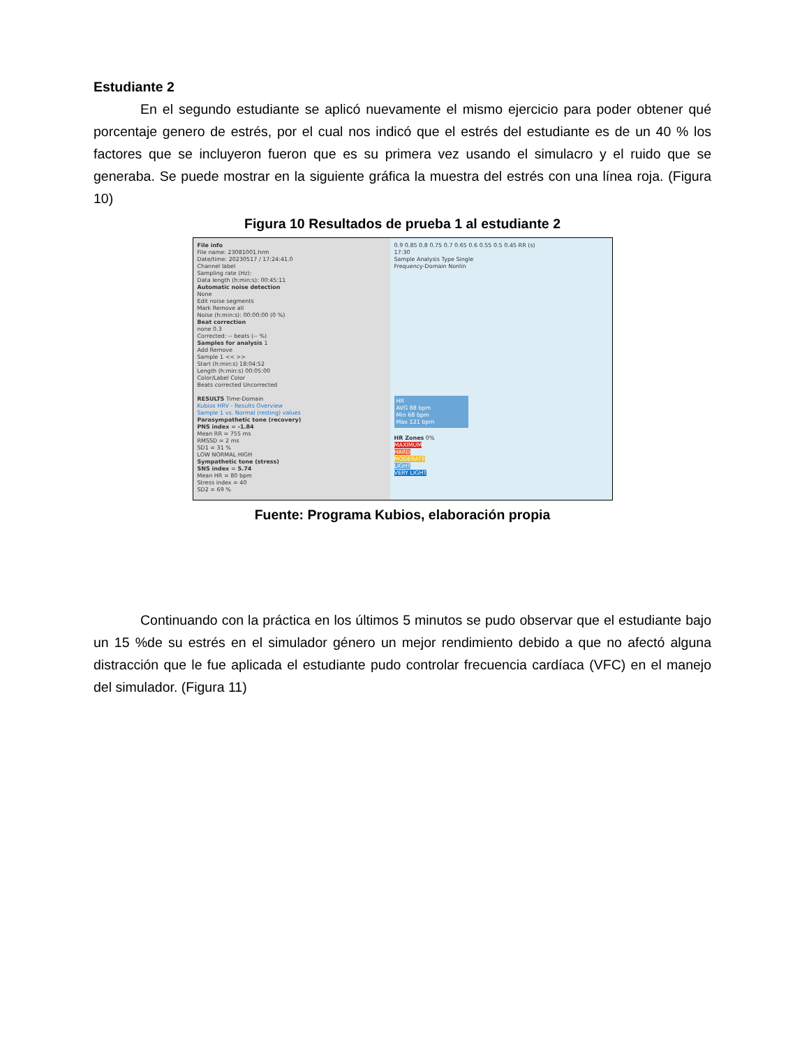Estudiante 2
En el segundo estudiante se aplicó nuevamente el mismo ejercicio para poder obtener qué porcentaje genero de estrés, por el cual nos indicó que el estrés del estudiante es de un 40 % los factores que se incluyeron fueron que es su primera vez usando el simulacro y el ruido que se generaba. Se puede mostrar en la siguiente gráfica la muestra del estrés con una línea roja. (Figura 10)
Figura 10 Resultados de prueba 1 al estudiante 2
File info
File name: 23081001.hrm
Date/time: 20230517 / 17:24:41.0
Channel label
Sampling rate (Hz):
Data length (h:min:s): 00:45:11
Automatic noise detection
None
Edit noise segments
Mark Remove all
Noise (h:min:s): 00:00:00 (0 %)
Beat correction
none 0.3
Corrected: -- beats (-- %)
Samples for analysis 1
Add Remove
Sample 1 << >>
Start (h:min:s) 18:04:52
Length (h:min:s) 00:05:00
Color/Label Color
Beats corrected Uncorrected
RESULTS Time-Domain
Kubios HRV - Results Overview
Sample 1 vs. Normal (resting) values
Parasympathetic tone (recovery)
PNS index = -1.84
Mean RR = 755 ms
RMSSD = 2 ms
SD1 = 31 %
LOW NORMAL HIGH
Sympathetic tone (stress)
SNS index = 5.74
Mean HR = 80 bpm
Stress index = 40
SD2 = 69 %
0.9 0.85 0.8 0.75 0.7 0.65 0.6 0.55 0.5 0.45 RR (s)
17:30
Sample Analysis Type Single
Frequency-Domain Nonlin
HR
AVG 88 bpm
Min 68 bpm
Max 121 bpm
HR Zones 0%
MAXIMUM
HARD
MODERATE
LIGHT
VERY LIGHT
Fuente: Programa Kubios, elaboración propia
Continuando con la práctica en los últimos 5 minutos se pudo observar que el estudiante bajo un 15 %de su estrés en el simulador género un mejor rendimiento debido a que no afectó alguna distracción que le fue aplicada el estudiante pudo controlar frecuencia cardíaca (VFC) en el manejo del simulador. (Figura 11)